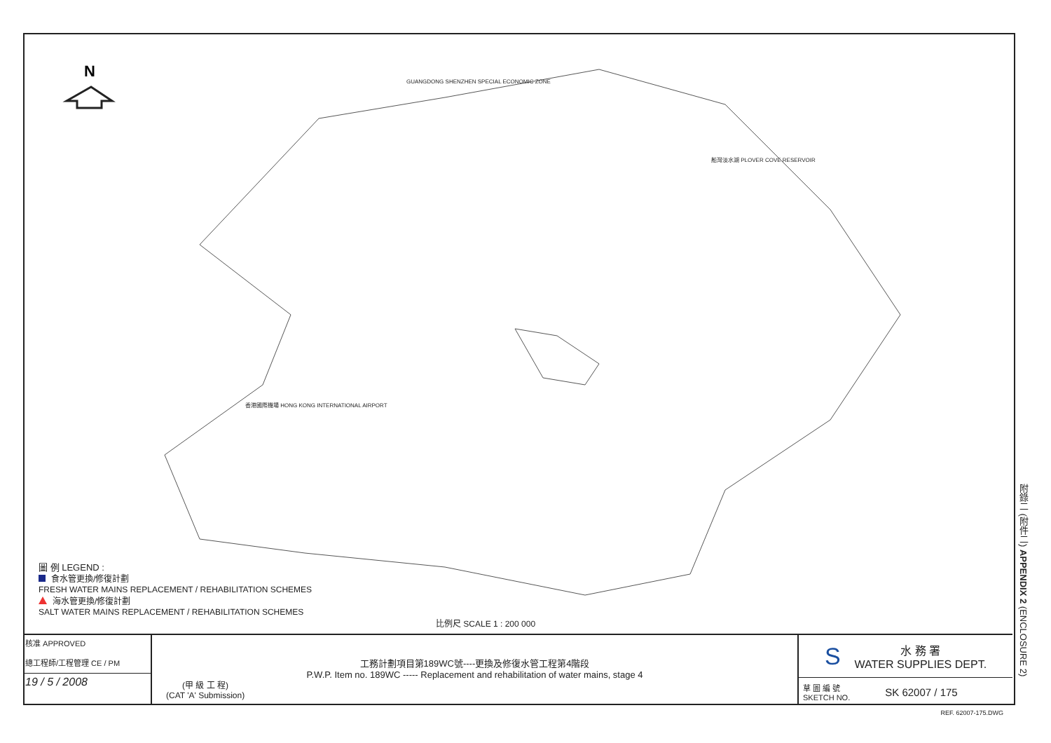N
GUANGDONG SHENZHEN SPECIAL ECONOMIC ZONE
船灣淡水湖 PLOVER COVE RESERVOIR
香港國際機場 HONG KONG INTERNATIONAL AIRPORT
圖 例 LEGEND :
食水管更換/修復計劃
FRESH WATER MAINS REPLACEMENT / REHABILITATION SCHEMES
海水管更換/修復計劃
SALT WATER MAINS REPLACEMENT / REHABILITATION SCHEMES
比例尺 SCALE 1 : 200 000
核准 APPROVED
總工程師/工程管理 CE / PM
19 / 5 / 2008
工務計劃項目第189WC號----更換及修復水管工程第4階段
P.W.P. Item no. 189WC ----- Replacement and rehabilitation of water mains, stage 4
(甲 級 工 程)
(CAT 'A' Submission)
S水 務 署
WATER SUPPLIES DEPT.
草 圖 編 號
SKETCH NO. SK 62007 / 175
附錄二 (附件二) APPENDIX 2 (ENCLOSURE 2)
REF. 62007-175.DWG